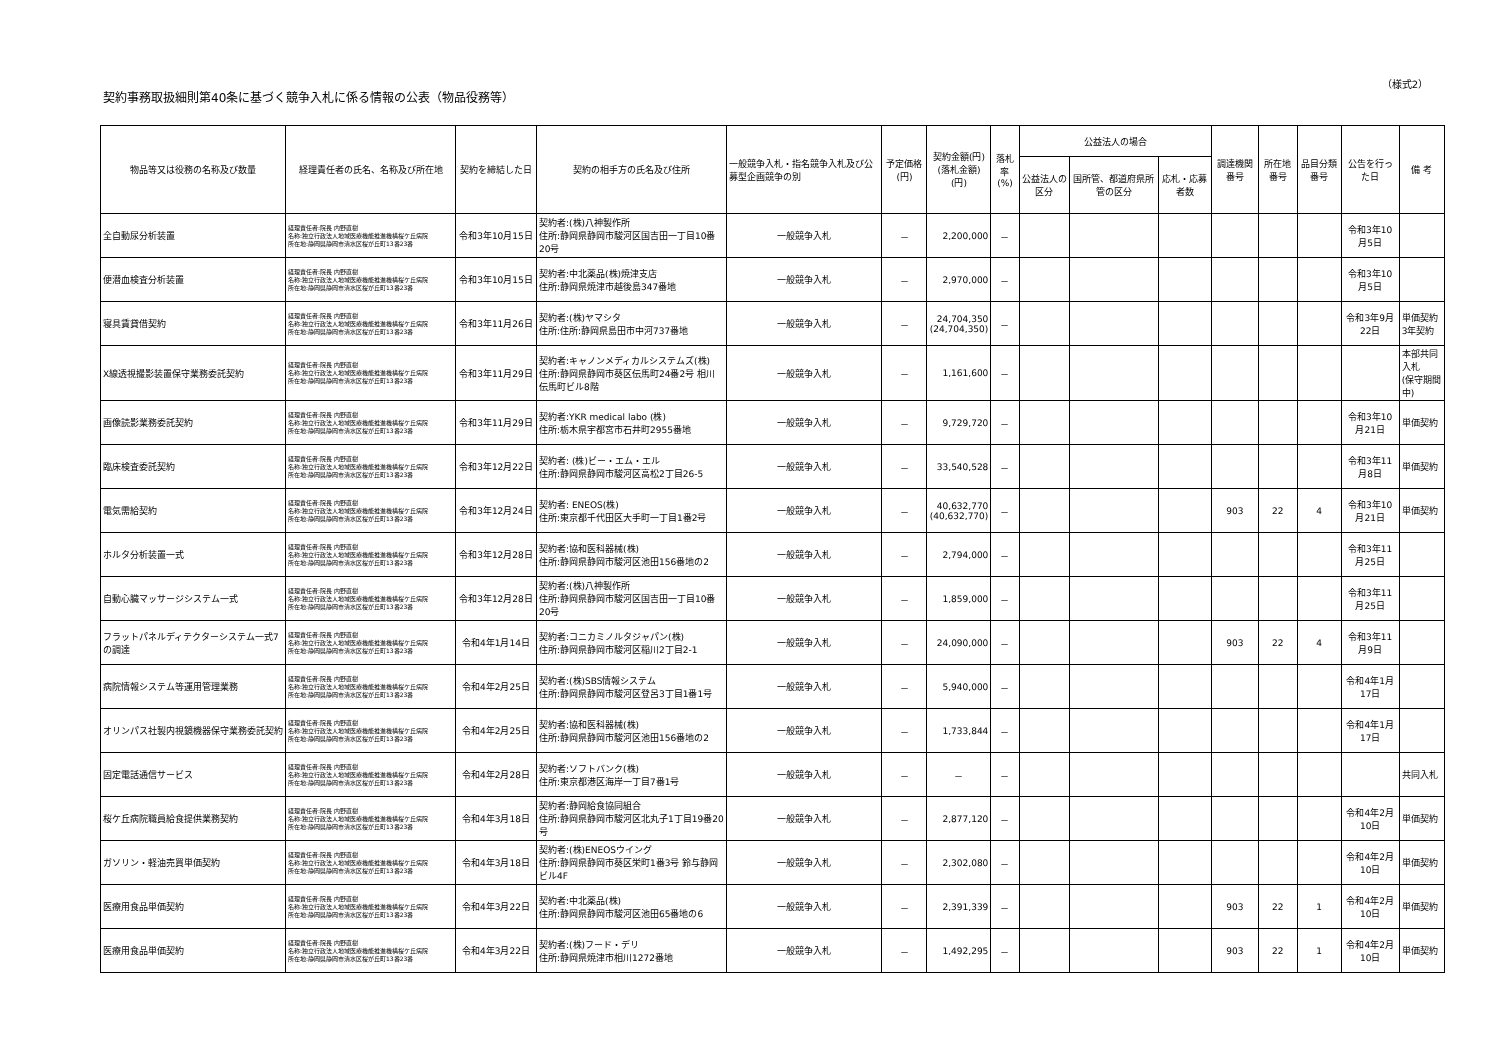（様式2）
契約事務取扱細則第40条に基づく競争入札に係る情報の公表（物品役務等）
| 物品等又は役務の名称及び数量 | 経理責任者の氏名、名称及び所在地 | 契約を締結した日 | 契約の相手方の氏名及び住所 | 一般競争入札・指名競争入札及び公募型企画競争の別 | 予定価格(円) | 契約金額(円) (落札金額)(円) | 落札率 (%) | 公益法人の場合 | | | 調達機関番号 | 所在地番号 | 品目分類番号 | 公告を行った日 | 備 考 |
| --- | --- | --- | --- | --- | --- | --- | --- | --- | --- | --- | --- | --- | --- | --- | --- |
| | | | | | | | | 公益法人の区分 | 国所管、都道府県所管の区分 | 応札・応募者数 | | | | | |
| 全自動尿分析装置 | 経理責任者:院長 内野直樹 名称:独立行政法人地域医療機能推進機構桜ケ丘病院 所在地:静岡県静岡市清水区桜が丘町13番23番 | 令和3年10月15日 | 契約者:(株)八神製作所 住所:静岡県静岡市駿河区国吉田一丁目10番20号 | 一般競争入札 | － | 2,200,000 | － | | | | | | | 令和3年10月5日 | |
| 便潜血検査分析装置 | 経理責任者:院長 内野直樹 名称:独立行政法人地域医療機能推進機構桜ケ丘病院 所在地:静岡県静岡市清水区桜が丘町13番23番 | 令和3年10月15日 | 契約者:中北薬品(株)焼津支店 住所:静岡県焼津市越後島347番地 | 一般競争入札 | － | 2,970,000 | － | | | | | | | 令和3年10月5日 | |
| 寝具賃貸借契約 | 経理責任者:院長 内野直樹 名称:独立行政法人地域医療機能推進機構桜ケ丘病院 所在地:静岡県静岡市清水区桜が丘町13番23番 | 令和3年11月26日 | 契約者:(株)ヤマシタ 住所:住所:静岡県島田市中河737番地 | 一般競争入札 | － | 24,704,350 (24,704,350) | － | | | | | | | 令和3年9月22日 | 単価契約 3年契約 |
| X線透視撮影装置保守業務委託契約 | 経理責任者:院長 内野直樹 名称:独立行政法人地域医療機能推進機構桜ケ丘病院 所在地:静岡県静岡市清水区桜が丘町13番23番 | 令和3年11月29日 | 契約者:キャノンメディカルシステムズ(株) 住所:静岡県静岡市葵区伝馬町24番2号 相川伝馬町ビル8階 | 一般競争入札 | － | 1,161,600 | － | | | | | | | | 本部共同入札 (保守期間中) |
| 画像読影業務委託契約 | 経理責任者:院長 内野直樹 名称:独立行政法人地域医療機能推進機構桜ケ丘病院 所在地:静岡県静岡市清水区桜が丘町13番23番 | 令和3年11月29日 | 契約者:YKR medical labo (株) 住所:栃木県宇都宮市石井町2955番地 | 一般競争入札 | － | 9,729,720 | － | | | | | | | 令和3年10月21日 | 単価契約 |
| 臨床検査委託契約 | 経理責任者:院長 内野直樹 名称:独立行政法人地域医療機能推進機構桜ケ丘病院 所在地:静岡県静岡市清水区桜が丘町13番23番 | 令和3年12月22日 | 契約者: (株)ビー・エム・エル 住所:静岡県静岡市駿河区高松2丁目26-5 | 一般競争入札 | － | 33,540,528 | － | | | | | | | 令和3年11月8日 | 単価契約 |
| 電気需給契約 | 経理責任者:院長 内野直樹 名称:独立行政法人地域医療機能推進機構桜ケ丘病院 所在地:静岡県静岡市清水区桜が丘町13番23番 | 令和3年12月24日 | 契約者: ENEOS(株) 住所:東京都千代田区大手町一丁目1番2号 | 一般競争入札 | － | 40,632,770 (40,632,770) | － | | | | 903 | 22 | 4 | 令和3年10月21日 | 単価契約 |
| ホルタ分析装置一式 | 経理責任者:院長 内野直樹 名称:独立行政法人地域医療機能推進機構桜ケ丘病院 所在地:静岡県静岡市清水区桜が丘町13番23番 | 令和3年12月28日 | 契約者:協和医科器械(株) 住所:静岡県静岡市駿河区池田156番地の2 | 一般競争入札 | － | 2,794,000 | － | | | | | | | 令和3年11月25日 | |
| 自動心臓マッサージシステム一式 | 経理責任者:院長 内野直樹 名称:独立行政法人地域医療機能推進機構桜ケ丘病院 所在地:静岡県静岡市清水区桜が丘町13番23番 | 令和3年12月28日 | 契約者:(株)八神製作所 住所:静岡県静岡市駿河区国吉田一丁目10番20号 | 一般競争入札 | － | 1,859,000 | － | | | | | | | 令和3年11月25日 | |
| フラットパネルディテクターシステム一式7の調達 | 経理責任者:院長 内野直樹 名称:独立行政法人地域医療機能推進機構桜ケ丘病院 所在地:静岡県静岡市清水区桜が丘町13番23番 | 令和4年1月14日 | 契約者:コニカミノルタジャパン(株) 住所:静岡県静岡市駿河区稲川2丁目2-1 | 一般競争入札 | － | 24,090,000 | － | | | | 903 | 22 | 4 | 令和3年11月9日 | |
| 病院情報システム等運用管理業務 | 経理責任者:院長 内野直樹 名称:独立行政法人地域医療機能推進機構桜ケ丘病院 所在地:静岡県静岡市清水区桜が丘町13番23番 | 令和4年2月25日 | 契約者:(株)SBS情報システム 住所:静岡県静岡市駿河区登呂3丁目1番1号 | 一般競争入札 | － | 5,940,000 | － | | | | | | | 令和4年1月17日 | |
| オリンパス社製内視鏡機器保守業務委託契約 | 経理責任者:院長 内野直樹 名称:独立行政法人地域医療機能推進機構桜ケ丘病院 所在地:静岡県静岡市清水区桜が丘町13番23番 | 令和4年2月25日 | 契約者:協和医科器械(株) 住所:静岡県静岡市駿河区池田156番地の2 | 一般競争入札 | － | 1,733,844 | － | | | | | | | 令和4年1月17日 | |
| 固定電話通信サービス | 経理責任者:院長 内野直樹 名称:独立行政法人地域医療機能推進機構桜ケ丘病院 所在地:静岡県静岡市清水区桜が丘町13番23番 | 令和4年2月28日 | 契約者:ソフトバンク(株) 住所:東京都港区海岸一丁目7番1号 | 一般競争入札 | － | － | － | | | | | | | | 共同入札 |
| 桜ケ丘病院職員給食提供業務契約 | 経理責任者:院長 内野直樹 名称:独立行政法人地域医療機能推進機構桜ケ丘病院 所在地:静岡県静岡市清水区桜が丘町13番23番 | 令和4年3月18日 | 契約者:静岡給食協同組合 住所:静岡県静岡市駿河区北丸子1丁目19番20号 | 一般競争入札 | － | 2,877,120 | － | | | | | | | 令和4年2月10日 | 単価契約 |
| ガソリン・軽油売買単価契約 | 経理責任者:院長 内野直樹 名称:独立行政法人地域医療機能推進機構桜ケ丘病院 所在地:静岡県静岡市清水区桜が丘町13番23番 | 令和4年3月18日 | 契約者:(株)ENEOSウイング 住所:静岡県静岡市葵区栄町1番3号 鈴与静岡ビル4F | 一般競争入札 | － | 2,302,080 | － | | | | | | | 令和4年2月10日 | 単価契約 |
| 医療用食品単価契約 | 経理責任者:院長 内野直樹 名称:独立行政法人地域医療機能推進機構桜ケ丘病院 所在地:静岡県静岡市清水区桜が丘町13番23番 | 令和4年3月22日 | 契約者:中北薬品(株) 住所:静岡県静岡市駿河区池田65番地の6 | 一般競争入札 | － | 2,391,339 | － | | | | 903 | 22 | 1 | 令和4年2月10日 | 単価契約 |
| 医療用食品単価契約 | 経理責任者:院長 内野直樹 名称:独立行政法人地域医療機能推進機構桜ケ丘病院 所在地:静岡県静岡市清水区桜が丘町13番23番 | 令和4年3月22日 | 契約者:(株)フード・デリ 住所:静岡県焼津市相川1272番地 | 一般競争入札 | － | 1,492,295 | － | | | | 903 | 22 | 1 | 令和4年2月10日 | 単価契約 |